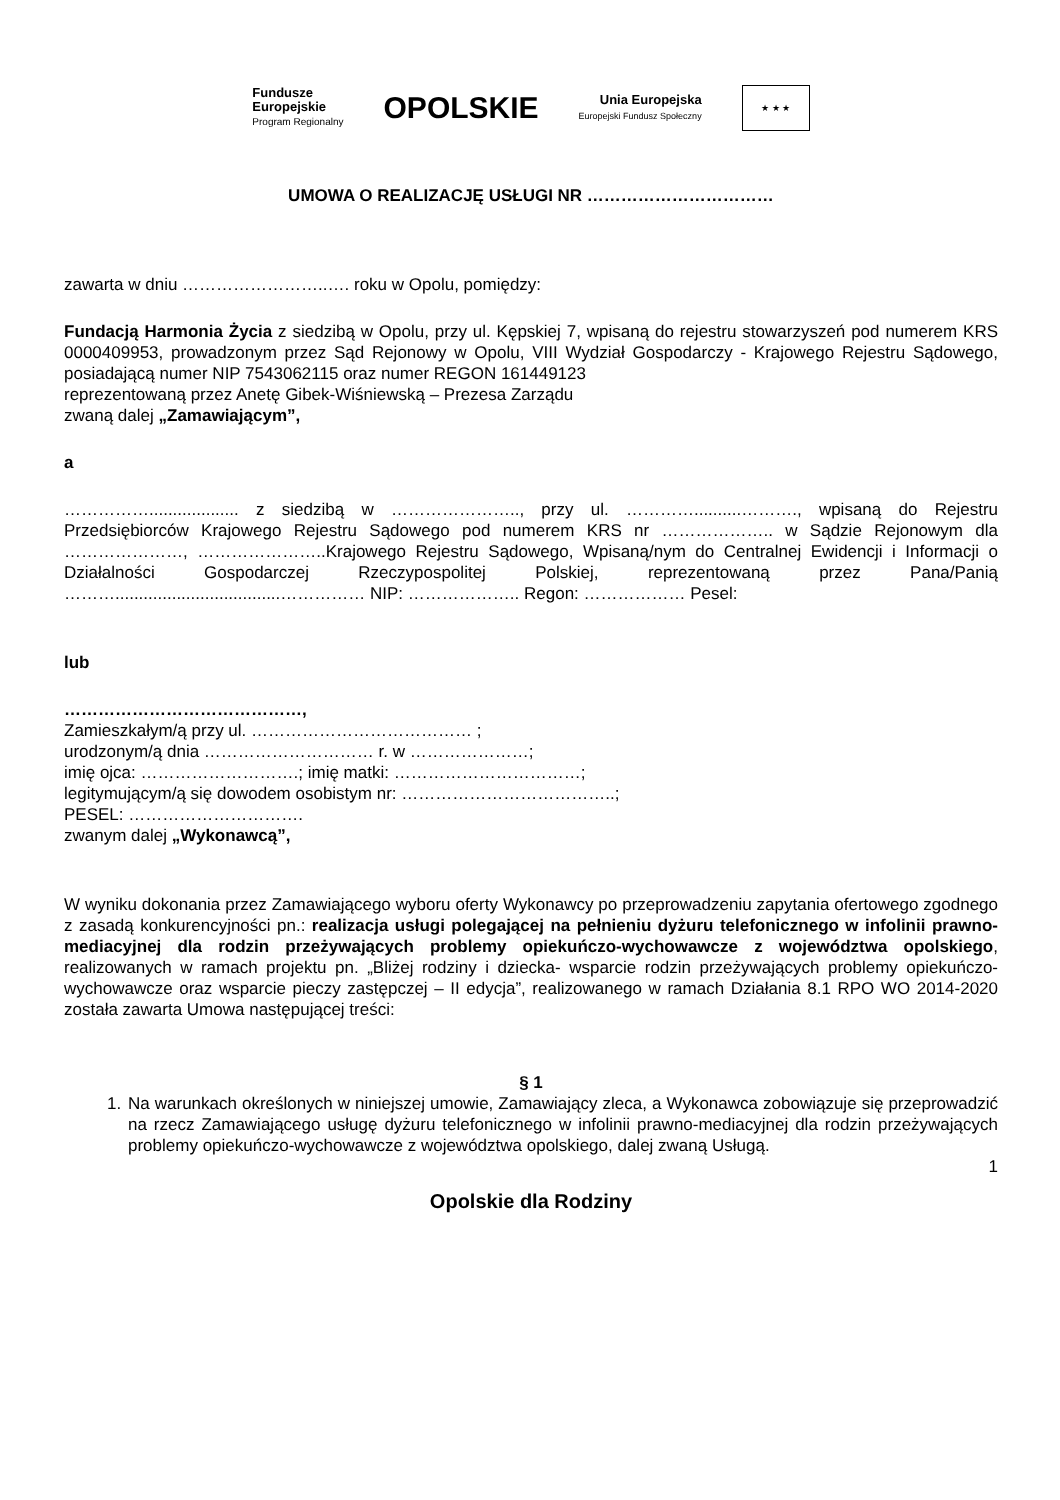Fundusze
Europejskie
Program Regionalny
OPOLSKIE
Unia Europejska
Europejski Fundusz Społeczny
★ ★ ★
UMOWA O REALIZACJĘ USŁUGI NR ……………………………
zawarta w dniu ……………………..…. roku w Opolu, pomiędzy:
Fundacją Harmonia Życia z siedzibą w Opolu, przy ul. Kępskiej 7, wpisaną do rejestru stowarzyszeń pod numerem KRS 0000409953, prowadzonym przez Sąd Rejonowy w Opolu, VIII Wydział Gospodarczy - Krajowego Rejestru Sądowego, posiadającą numer NIP 7543062115 oraz numer REGON 161449123
reprezentowaną przez Anetę Gibek-Wiśniewską – Prezesa Zarządu
zwaną dalej „Zamawiającym”,
a
……………................... z siedzibą w ………………….., przy ul. …………..........………., wpisaną do Rejestru Przedsiębiorców Krajowego Rejestru Sądowego pod numerem KRS nr ……………….. w Sądzie Rejonowym dla …………………, …………………..Krajowego Rejestru Sądowego, Wpisaną/nym do Centralnej Ewidencji i Informacji o Działalności Gospodarczej Rzeczypospolitej Polskiej, reprezentowaną przez Pana/Panią ………...................................…………… NIP: ……………….. Regon: ……………… Pesel:
lub
……………………………………,
Zamieszkałym/ą przy ul. ………………………………… ;
urodzonym/ą dnia ………………………… r. w …………………;
imię ojca: ……………………….; imię matki: ……………………………;
legitymującym/ą się dowodem osobistym nr: ………………………………..;
PESEL: ………………………….
zwanym dalej „Wykonawcą”,
W wyniku dokonania przez Zamawiającego wyboru oferty Wykonawcy po przeprowadzeniu zapytania ofertowego zgodnego z zasadą konkurencyjności pn.: realizacja usługi polegającej na pełnieniu dyżuru telefonicznego w infolinii prawno-mediacyjnej dla rodzin przeżywających problemy opiekuńczo-wychowawcze z województwa opolskiego, realizowanych w ramach projektu pn. „Bliżej rodziny i dziecka- wsparcie rodzin przeżywających problemy opiekuńczo-wychowawcze oraz wsparcie pieczy zastępczej – II edycja”, realizowanego w ramach Działania 8.1 RPO WO 2014-2020 została zawarta Umowa następującej treści:
§ 1
1. Na warunkach określonych w niniejszej umowie, Zamawiający zleca, a Wykonawca zobowiązuje się przeprowadzić na rzecz Zamawiającego usługę dyżuru telefonicznego w infolinii prawno-mediacyjnej dla rodzin przeżywających problemy opiekuńczo-wychowawcze z województwa opolskiego, dalej zwaną Usługą.
1
Opolskie dla Rodziny